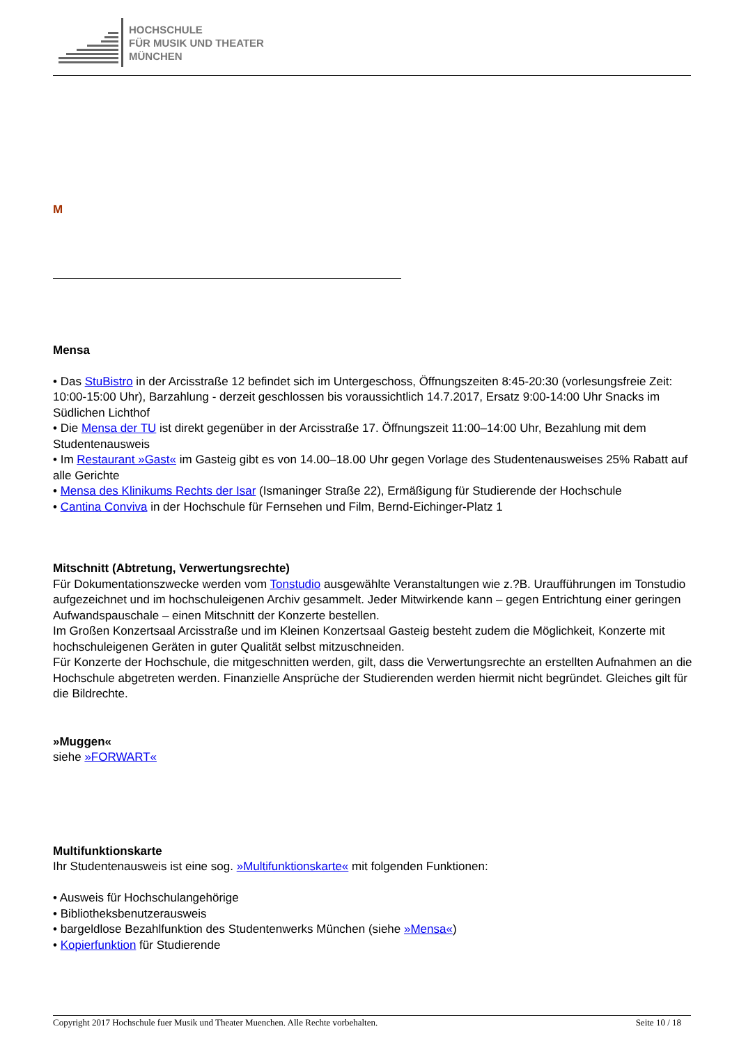HOCHSCHULE
FÜR MUSIK UND THEATER
MÜNCHEN
M
Mensa
• Das StuBistro in der Arcisstraße 12 befindet sich im Untergeschoss, Öffnungszeiten 8:45-20:30 (vorlesungsfreie Zeit: 10:00-15:00 Uhr), Barzahlung - derzeit geschlossen bis voraussichtlich 14.7.2017, Ersatz 9:00-14:00 Uhr Snacks im Südlichen Lichthof
• Die Mensa der TU ist direkt gegenüber in der Arcisstraße 17. Öffnungszeit 11:00–14:00 Uhr, Bezahlung mit dem Studentenausweis
• Im Restaurant »Gast« im Gasteig gibt es von 14.00–18.00 Uhr gegen Vorlage des Studentenausweises 25% Rabatt auf alle Gerichte
• Mensa des Klinikums Rechts der Isar (Ismaninger Straße 22), Ermäßigung für Studierende der Hochschule
• Cantina Conviva in der Hochschule für Fernsehen und Film, Bernd-Eichinger-Platz 1
Mitschnitt (Abtretung, Verwertungsrechte)
Für Dokumentationszwecke werden vom Tonstudio ausgewählte Veranstaltungen wie z.?B. Uraufführungen im Tonstudio aufgezeichnet und im hochschuleigenen Archiv gesammelt. Jeder Mitwirkende kann – gegen Entrichtung einer geringen Aufwandspauschale – einen Mitschnitt der Konzerte bestellen.
Im Großen Konzertsaal Arcisstraße und im Kleinen Konzertsaal Gasteig besteht zudem die Möglichkeit, Konzerte mit hochschuleigenen Geräten in guter Qualität selbst mitzuschneiden.
Für Konzerte der Hochschule, die mitgeschnitten werden, gilt, dass die Verwertungsrechte an erstellten Aufnahmen an die Hochschule abgetreten werden. Finanzielle Ansprüche der Studierenden werden hiermit nicht begründet. Gleiches gilt für die Bildrechte.
»Muggen«
siehe »FORWART«
Multifunktionskarte
Ihr Studentenausweis ist eine sog. »Multifunktionskarte« mit folgenden Funktionen:
• Ausweis für Hochschulangehörige
• Bibliotheksbenutzerausweis
• bargeldlose Bezahlfunktion des Studentenwerks München (siehe »Mensa«)
• Kopierfunktion für Studierende
Copyright 2017 Hochschule fuer Musik und Theater Muenchen. Alle Rechte vorbehalten. Seite 10 / 18